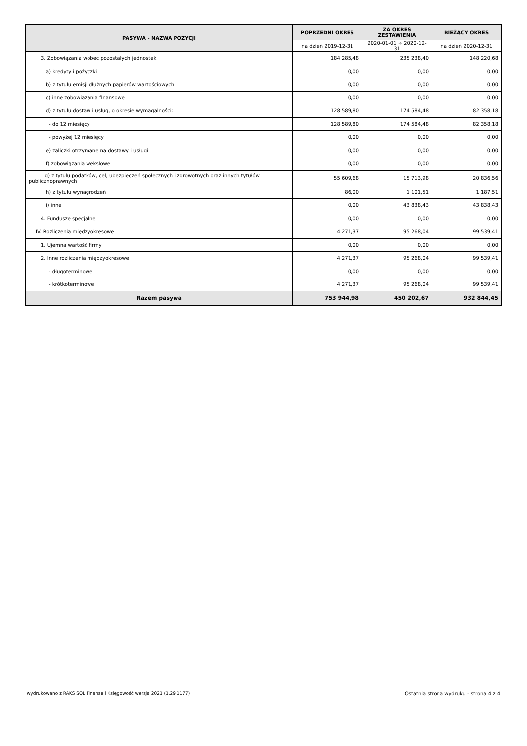| PASYWA - NAZWA POZYCJI | POPRZEDNI OKRES | ZA OKRES ZESTAWIENIA | BIEŻĄCY OKRES |
| --- | --- | --- | --- |
| | na dzień 2019-12-31 | 2020-01-01 ÷ 2020-12-31 | na dzień 2020-12-31 |
| 3. Zobowiązania wobec pozostałych jednostek | 184 285,48 | 235 238,40 | 148 220,68 |
| a) kredyty i pożyczki | 0,00 | 0,00 | 0,00 |
| b) z tytułu emisji dłużnych papierów wartościowych | 0,00 | 0,00 | 0,00 |
| c) inne zobowiązania finansowe | 0,00 | 0,00 | 0,00 |
| d) z tytułu dostaw i usług, o okresie wymagalności: | 128 589,80 | 174 584,48 | 82 358,18 |
| - do 12 miesięcy | 128 589,80 | 174 584,48 | 82 358,18 |
| - powyżej 12 miesięcy | 0,00 | 0,00 | 0,00 |
| e) zaliczki otrzymane na dostawy i usługi | 0,00 | 0,00 | 0,00 |
| f) zobowiązania wekslowe | 0,00 | 0,00 | 0,00 |
| g) z tytułu podatków, ceł, ubezpieczeń społecznych i zdrowotnych oraz innych tytułów publicznoprawnych | 55 609,68 | 15 713,98 | 20 836,56 |
| h) z tytułu wynagrodzeń | 86,00 | 1 101,51 | 1 187,51 |
| i) inne | 0,00 | 43 838,43 | 43 838,43 |
| 4. Fundusze specjalne | 0,00 | 0,00 | 0,00 |
| IV. Rozliczenia międzyokresowe | 4 271,37 | 95 268,04 | 99 539,41 |
| 1. Ujemna wartość firmy | 0,00 | 0,00 | 0,00 |
| 2. Inne rozliczenia międzyokresowe | 4 271,37 | 95 268,04 | 99 539,41 |
| - długoterminowe | 0,00 | 0,00 | 0,00 |
| - krótkoterminowe | 4 271,37 | 95 268,04 | 99 539,41 |
| Razem pasywa | 753 944,98 | 450 202,67 | 932 844,45 |
wydrukowano z RAKS SQL Finanse i Księgowość wersja 2021 (1.29.1177) Ostatnia strona wydruku - strona 4 z 4